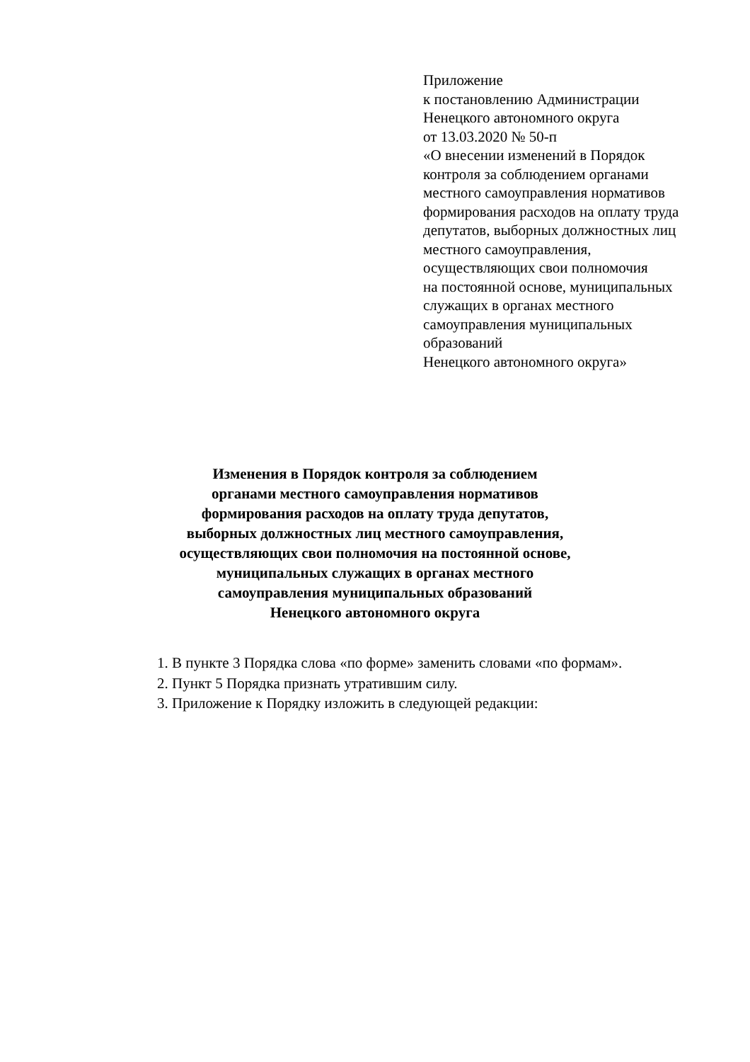Приложение
к постановлению Администрации
Ненецкого автономного округа
от 13.03.2020 № 50-п
«О внесении изменений в Порядок
контроля за соблюдением органами
местного самоуправления нормативов
формирования расходов на оплату труда
депутатов, выборных должностных лиц
местного самоуправления,
осуществляющих свои полномочия
на постоянной основе, муниципальных
служащих в органах местного
самоуправления муниципальных
образований
Ненецкого автономного округа»
Изменения в Порядок контроля за соблюдением
органами местного самоуправления нормативов
формирования расходов на оплату труда депутатов,
выборных должностных лиц местного самоуправления,
осуществляющих свои полномочия на постоянной основе,
муниципальных служащих в органах местного
самоуправления муниципальных образований
Ненецкого автономного округа
1. В пункте 3 Порядка слова «по форме» заменить словами «по формам».
2. Пункт 5 Порядка признать утратившим силу.
3. Приложение к Порядку изложить в следующей редакции: